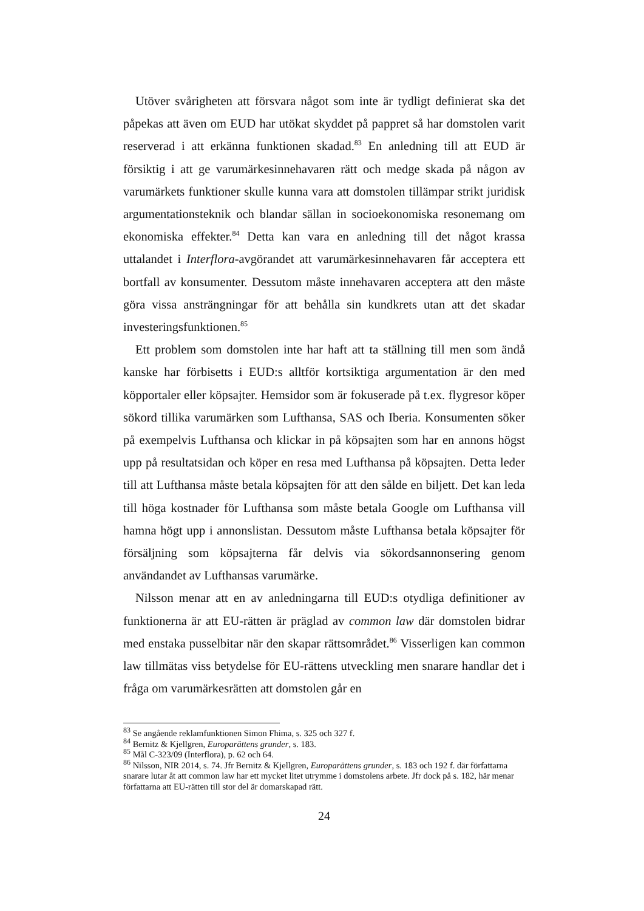Utöver svårigheten att försvara något som inte är tydligt definierat ska det påpekas att även om EUD har utökat skyddet på pappret så har domstolen varit reserverad i att erkänna funktionen skadad.<sup>83</sup> En anledning till att EUD är försiktig i att ge varumärkesinnehavaren rätt och medge skada på någon av varumärkets funktioner skulle kunna vara att domstolen tillämpar strikt juridisk argumentationsteknik och blandar sällan in socioekonomiska resonemang om ekonomiska effekter.<sup>84</sup> Detta kan vara en anledning till det något krassa uttalandet i Interflora-avgörandet att varumärkesinnehavaren får acceptera ett bortfall av konsumenter. Dessutom måste innehavaren acceptera att den måste göra vissa ansträngningar för att behålla sin kundkrets utan att det skadar investeringsfunktionen.<sup>85</sup>
Ett problem som domstolen inte har haft att ta ställning till men som ändå kanske har förbisetts i EUD:s alltför kortsiktiga argumentation är den med köpportaler eller köpsajter. Hemsidor som är fokuserade på t.ex. flygresor köper sökord tillika varumärken som Lufthansa, SAS och Iberia. Konsumenten söker på exempelvis Lufthansa och klickar in på köpsajten som har en annons högst upp på resultatsidan och köper en resa med Lufthansa på köpsajten. Detta leder till att Lufthansa måste betala köpsajten för att den sålde en biljett. Det kan leda till höga kostnader för Lufthansa som måste betala Google om Lufthansa vill hamna högt upp i annonslistan. Dessutom måste Lufthansa betala köpsajter för försäljning som köpsajterna får delvis via sökordsannonsering genom användandet av Lufthansas varumärke.
Nilsson menar att en av anledningarna till EUD:s otydliga definitioner av funktionerna är att EU-rätten är präglad av common law där domstolen bidrar med enstaka pusselbitar när den skapar rättsområdet.<sup>86</sup> Visserligen kan common law tillmätas viss betydelse för EU-rättens utveckling men snarare handlar det i fråga om varumärkesrätten att domstolen går en
<sup>83</sup> Se angående reklamfunktionen Simon Fhima, s. 325 och 327 f.
<sup>84</sup> Bernitz & Kjellgren, Europarättens grunder, s. 183.
<sup>85</sup> Mål C-323/09 (Interflora), p. 62 och 64.
<sup>86</sup> Nilsson, NIR 2014, s. 74. Jfr Bernitz & Kjellgren, Europarättens grunder, s. 183 och 192 f. där författarna snarare lutar åt att common law har ett mycket litet utrymme i domstolens arbete. Jfr dock på s. 182, här menar författarna att EU-rätten till stor del är domarskapad rätt.
24